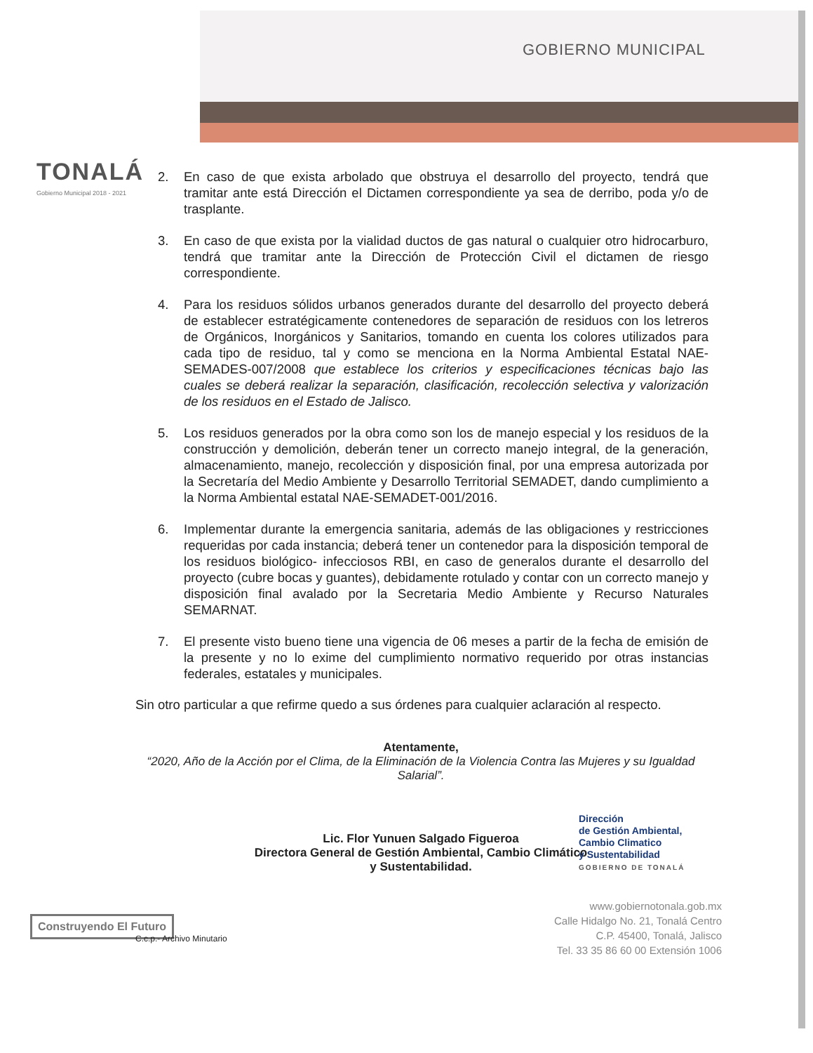GOBIERNO MUNICIPAL
TONALÁ
Gobierno Municipal 2018 - 2021
2. En caso de que exista arbolado que obstruya el desarrollo del proyecto, tendrá que tramitar ante está Dirección el Dictamen correspondiente ya sea de derribo, poda y/o de trasplante.
3. En caso de que exista por la vialidad ductos de gas natural o cualquier otro hidrocarburo, tendrá que tramitar ante la Dirección de Protección Civil el dictamen de riesgo correspondiente.
4. Para los residuos sólidos urbanos generados durante del desarrollo del proyecto deberá de establecer estratégicamente contenedores de separación de residuos con los letreros de Orgánicos, Inorgánicos y Sanitarios, tomando en cuenta los colores utilizados para cada tipo de residuo, tal y como se menciona en la Norma Ambiental Estatal NAE-SEMADES-007/2008 que establece los criterios y especificaciones técnicas bajo las cuales se deberá realizar la separación, clasificación, recolección selectiva y valorización de los residuos en el Estado de Jalisco.
5. Los residuos generados por la obra como son los de manejo especial y los residuos de la construcción y demolición, deberán tener un correcto manejo integral, de la generación, almacenamiento, manejo, recolección y disposición final, por una empresa autorizada por la Secretaría del Medio Ambiente y Desarrollo Territorial SEMADET, dando cumplimiento a la Norma Ambiental estatal NAE-SEMADET-001/2016.
6. Implementar durante la emergencia sanitaria, además de las obligaciones y restricciones requeridas por cada instancia; deberá tener un contenedor para la disposición temporal de los residuos biológico- infecciosos RBI, en caso de generalos durante el desarrollo del proyecto (cubre bocas y guantes), debidamente rotulado y contar con un correcto manejo y disposición final avalado por la Secretaria Medio Ambiente y Recurso Naturales SEMARNAT.
7. El presente visto bueno tiene una vigencia de 06 meses a partir de la fecha de emisión de la presente y no lo exime del cumplimiento normativo requerido por otras instancias federales, estatales y municipales.
Sin otro particular a que refirme quedo a sus órdenes para cualquier aclaración al respecto.
Atentamente,
“2020, Año de la Acción por el Clima, de la Eliminación de la Violencia Contra las Mujeres y su Igualdad Salarial”.
Lic. Flor Yunuen Salgado Figueroa
Directora General de Gestión Ambiental, Cambio Climático
y Sustentabilidad.
Dirección
de Gestión Ambiental,
Cambio Climatico
y Sustentabilidad
GOBIERNO DE TONALÁ
www.gobiernotonala.gob.mx
Calle Hidalgo No. 21, Tonalá Centro
C.P. 45400, Tonalá, Jalisco
Tel. 33 35 86 60 00 Extensión 1006
Construyendo El Futuro
C.c.p.- Archivo Minutario